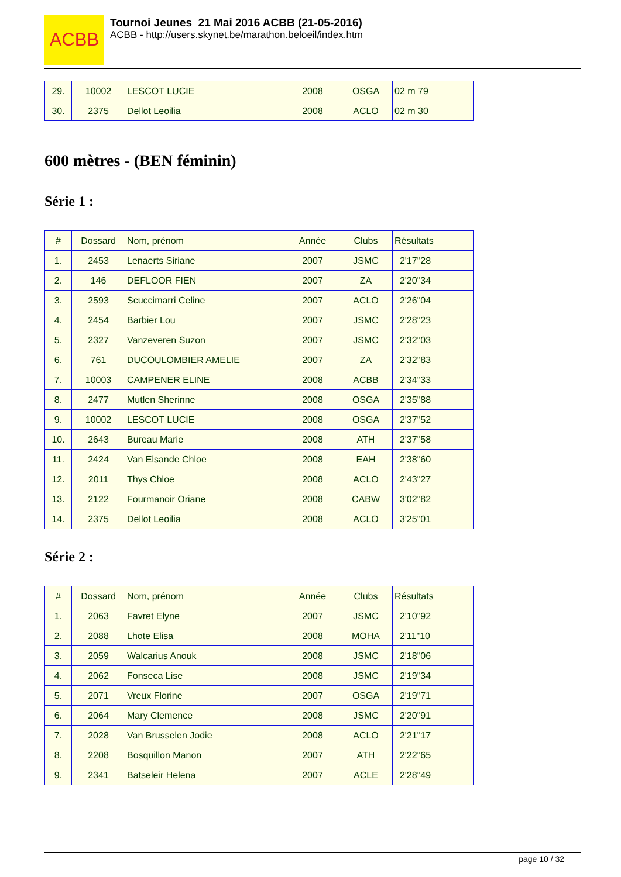ACBB
Tournoi Jeunes 21 Mai 2016 ACBB (21-05-2016)
ACBB - http://users.skynet.be/marathon.beloeil/index.htm
| 29. | 10002 | LESCOT LUCIE | 2008 | OSGA | 02 m 79 |
| 30. | 2375 | Dellot Leoilia | 2008 | ACLO | 02 m 30 |
600 mètres - (BEN féminin)
Série 1 :
| # | Dossard | Nom, prénom | Année | Clubs | Résultats |
| 1. | 2453 | Lenaerts Siriane | 2007 | JSMC | 2'17"28 |
| 2. | 146 | DEFLOOR FIEN | 2007 | ZA | 2'20"34 |
| 3. | 2593 | Scuccimarri Celine | 2007 | ACLO | 2'26"04 |
| 4. | 2454 | Barbier Lou | 2007 | JSMC | 2'28"23 |
| 5. | 2327 | Vanzeveren Suzon | 2007 | JSMC | 2'32"03 |
| 6. | 761 | DUCOULOMBIER AMELIE | 2007 | ZA | 2'32"83 |
| 7. | 10003 | CAMPENER ELINE | 2008 | ACBB | 2'34"33 |
| 8. | 2477 | Mutlen Sherinne | 2008 | OSGA | 2'35"88 |
| 9. | 10002 | LESCOT LUCIE | 2008 | OSGA | 2'37"52 |
| 10. | 2643 | Bureau Marie | 2008 | ATH | 2'37"58 |
| 11. | 2424 | Van Elsande Chloe | 2008 | EAH | 2'38"60 |
| 12. | 2011 | Thys Chloe | 2008 | ACLO | 2'43"27 |
| 13. | 2122 | Fourmanoir Oriane | 2008 | CABW | 3'02"82 |
| 14. | 2375 | Dellot Leoilia | 2008 | ACLO | 3'25"01 |
Série 2 :
| # | Dossard | Nom, prénom | Année | Clubs | Résultats |
| 1. | 2063 | Favret Elyne | 2007 | JSMC | 2'10"92 |
| 2. | 2088 | Lhote Elisa | 2008 | MOHA | 2'11"10 |
| 3. | 2059 | Walcarius Anouk | 2008 | JSMC | 2'18"06 |
| 4. | 2062 | Fonseca Lise | 2008 | JSMC | 2'19"34 |
| 5. | 2071 | Vreux Florine | 2007 | OSGA | 2'19"71 |
| 6. | 2064 | Mary Clemence | 2008 | JSMC | 2'20"91 |
| 7. | 2028 | Van Brusselen Jodie | 2008 | ACLO | 2'21"17 |
| 8. | 2208 | Bosquillon Manon | 2007 | ATH | 2'22"65 |
| 9. | 2341 | Batseleir Helena | 2007 | ACLE | 2'28"49 |
page 10 / 32